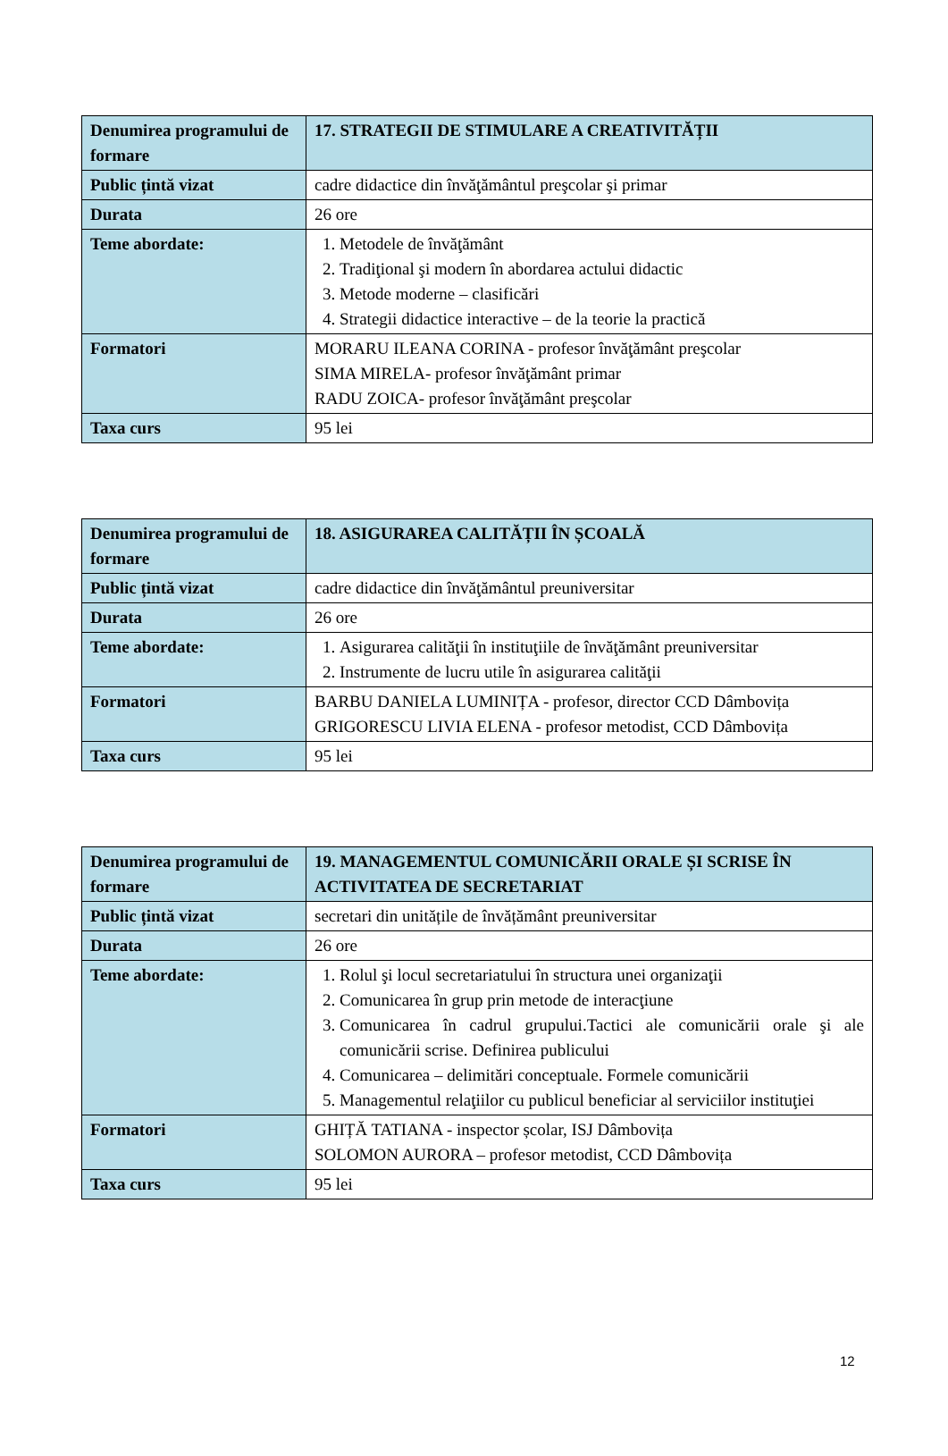| Denumirea programului de formare | 17. STRATEGII DE STIMULARE A CREATIVITĂȚII |
| Public țintă vizat | cadre didactice din învăţământul preşcolar şi primar |
| Durata | 26 ore |
| Teme abordate: | 1. Metodele de învăţământ 2. Tradiţional şi modern în abordarea actului didactic 3. Metode moderne – clasificări 4. Strategii didactice interactive – de la teorie la practică |
| Formatori | MORARU ILEANA CORINA - profesor învăţământ preşcolar SIMA MIRELA- profesor învăţământ primar RADU ZOICA- profesor învăţământ preşcolar |
| Taxa curs | 95 lei |
| Denumirea programului de formare | 18. ASIGURAREA CALITĂȚII ÎN ȘCOALĂ |
| Public țintă vizat | cadre didactice din învăţământul preuniversitar |
| Durata | 26 ore |
| Teme abordate: | 1. Asigurarea calităţii în instituţiile de învăţământ preuniversitar 2. Instrumente de lucru utile în asigurarea calităţii |
| Formatori | BARBU DANIELA LUMINIȚA - profesor, director CCD Dâmbovița GRIGORESCU LIVIA ELENA - profesor metodist, CCD Dâmbovița |
| Taxa curs | 95 lei |
| Denumirea programului de formare | 19. MANAGEMENTUL COMUNICĂRII ORALE ȘI SCRISE ÎN ACTIVITATEA DE SECRETARIAT |
| Public țintă vizat | secretari din unitățile de învățământ preuniversitar |
| Durata | 26 ore |
| Teme abordate: | 1. Rolul şi locul secretariatului în structura unei organizaţii 2. Comunicarea în grup prin metode de interacţiune 3. Comunicarea în cadrul grupului.Tactici ale comunicării orale şi ale comunicării scrise. Definirea publicului 4. Comunicarea – delimitări conceptuale. Formele comunicării 5. Managementul relaţiilor cu publicul beneficiar al serviciilor instituţiei |
| Formatori | GHIȚĂ TATIANA - inspector școlar, ISJ Dâmbovița SOLOMON AURORA – profesor metodist, CCD Dâmbovița |
| Taxa curs | 95 lei |
12